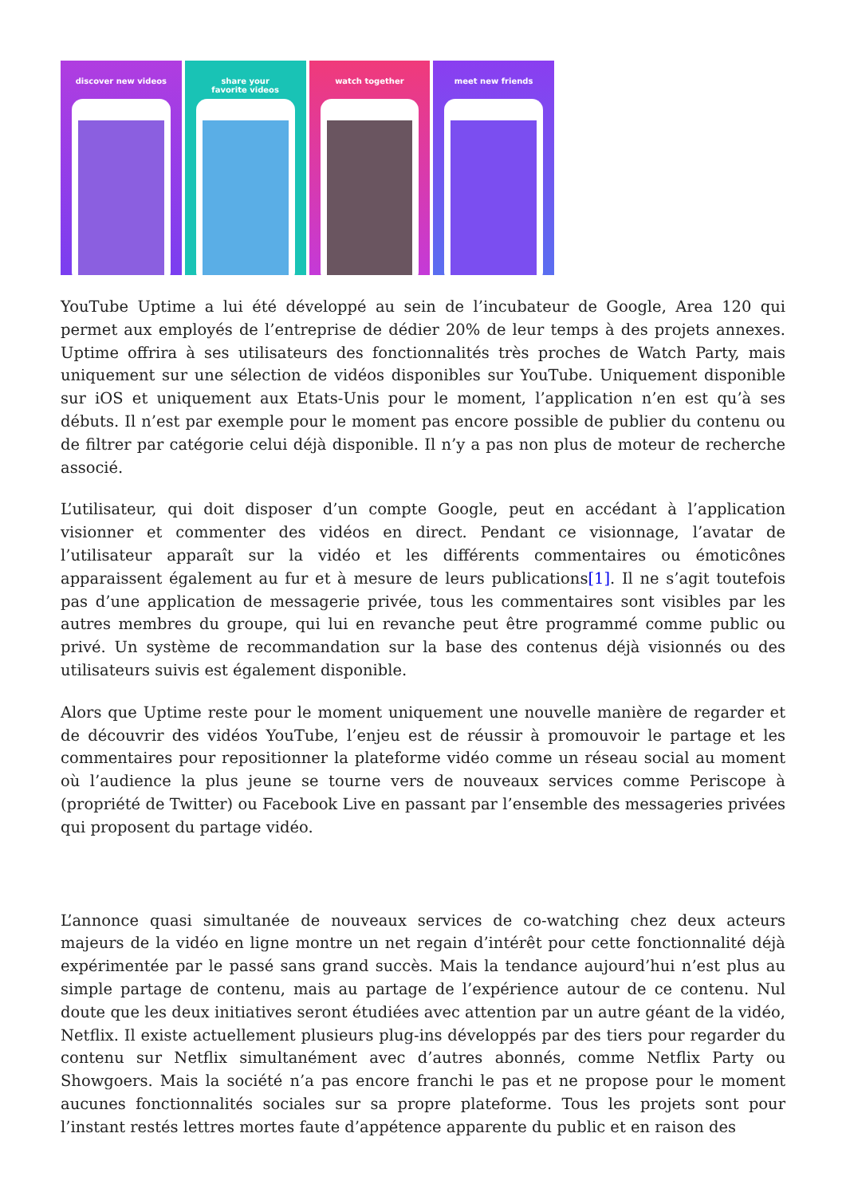discover new videos share your
favorite videos
watch together meet new friends
YouTube Uptime a lui été développé au sein de l’incubateur de Google, Area 120 qui permet aux employés de l’entreprise de dédier 20% de leur temps à des projets annexes. Uptime offrira à ses utilisateurs des fonctionnalités très proches de Watch Party, mais uniquement sur une sélection de vidéos disponibles sur YouTube. Uniquement disponible sur iOS et uniquement aux Etats-Unis pour le moment, l’application n’en est qu’à ses débuts. Il n’est par exemple pour le moment pas encore possible de publier du contenu ou de filtrer par catégorie celui déjà disponible. Il n’y a pas non plus de moteur de recherche associé.
L’utilisateur, qui doit disposer d’un compte Google, peut en accédant à l’application visionner et commenter des vidéos en direct. Pendant ce visionnage, l’avatar de l’utilisateur apparaît sur la vidéo et les différents commentaires ou émoticônes apparaissent également au fur et à mesure de leurs publications[1]. Il ne s’agit toutefois pas d’une application de messagerie privée, tous les commentaires sont visibles par les autres membres du groupe, qui lui en revanche peut être programmé comme public ou privé. Un système de recommandation sur la base des contenus déjà visionnés ou des utilisateurs suivis est également disponible.
Alors que Uptime reste pour le moment uniquement une nouvelle manière de regarder et de découvrir des vidéos YouTube, l’enjeu est de réussir à promouvoir le partage et les commentaires pour repositionner la plateforme vidéo comme un réseau social au moment où l’audience la plus jeune se tourne vers de nouveaux services comme Periscope à (propriété de Twitter) ou Facebook Live en passant par l’ensemble des messageries privées qui proposent du partage vidéo.
L’annonce quasi simultanée de nouveaux services de co-watching chez deux acteurs majeurs de la vidéo en ligne montre un net regain d’intérêt pour cette fonctionnalité déjà expérimentée par le passé sans grand succès. Mais la tendance aujourd’hui n’est plus au simple partage de contenu, mais au partage de l’expérience autour de ce contenu. Nul doute que les deux initiatives seront étudiées avec attention par un autre géant de la vidéo, Netflix. Il existe actuellement plusieurs plug-ins développés par des tiers pour regarder du contenu sur Netflix simultanément avec d’autres abonnés, comme Netflix Party ou Showgoers. Mais la société n’a pas encore franchi le pas et ne propose pour le moment aucunes fonctionnalités sociales sur sa propre plateforme. Tous les projets sont pour l’instant restés lettres mortes faute d’appétence apparente du public et en raison des